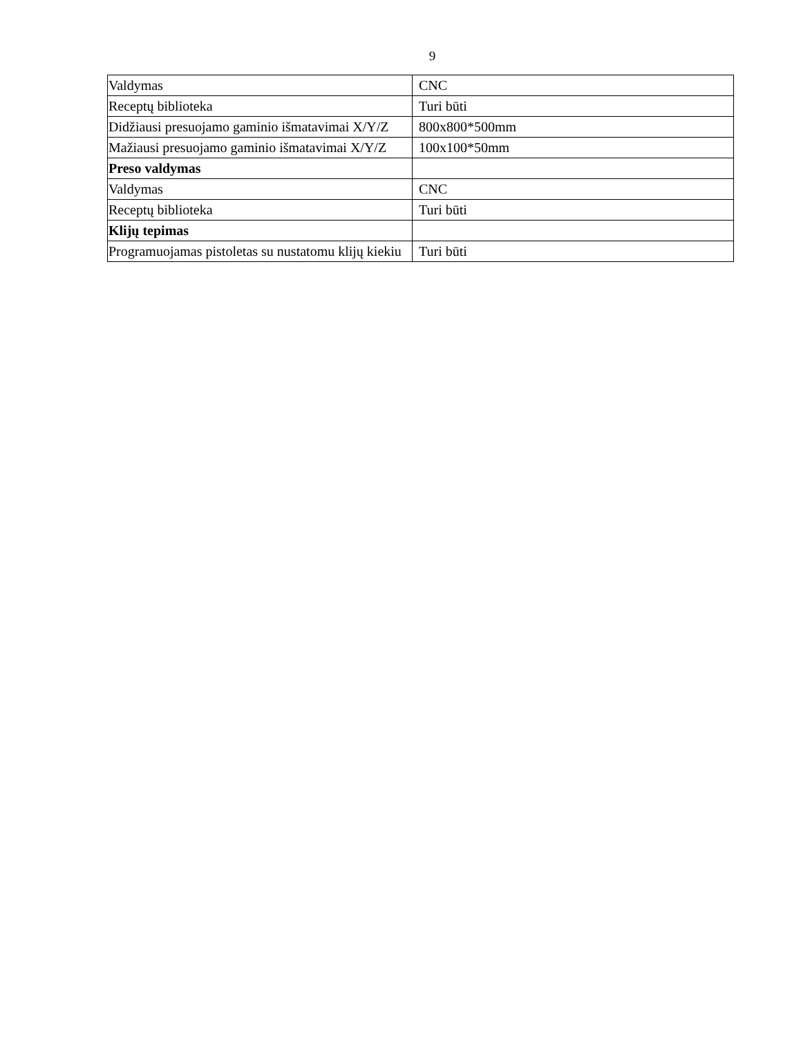9
| Valdymas | CNC |
| Receptų biblioteka | Turi būti |
| Didžiausi presuojamo gaminio išmatavimai X/Y/Z | 800x800*500mm |
| Mažiausi presuojamo gaminio išmatavimai X/Y/Z | 100x100*50mm |
| Preso valdymas | |
| Valdymas | CNC |
| Receptų biblioteka | Turi būti |
| Klijų tepimas | |
| Programuojamas pistoletas su nustatomu klijų kiekiu | Turi būti |